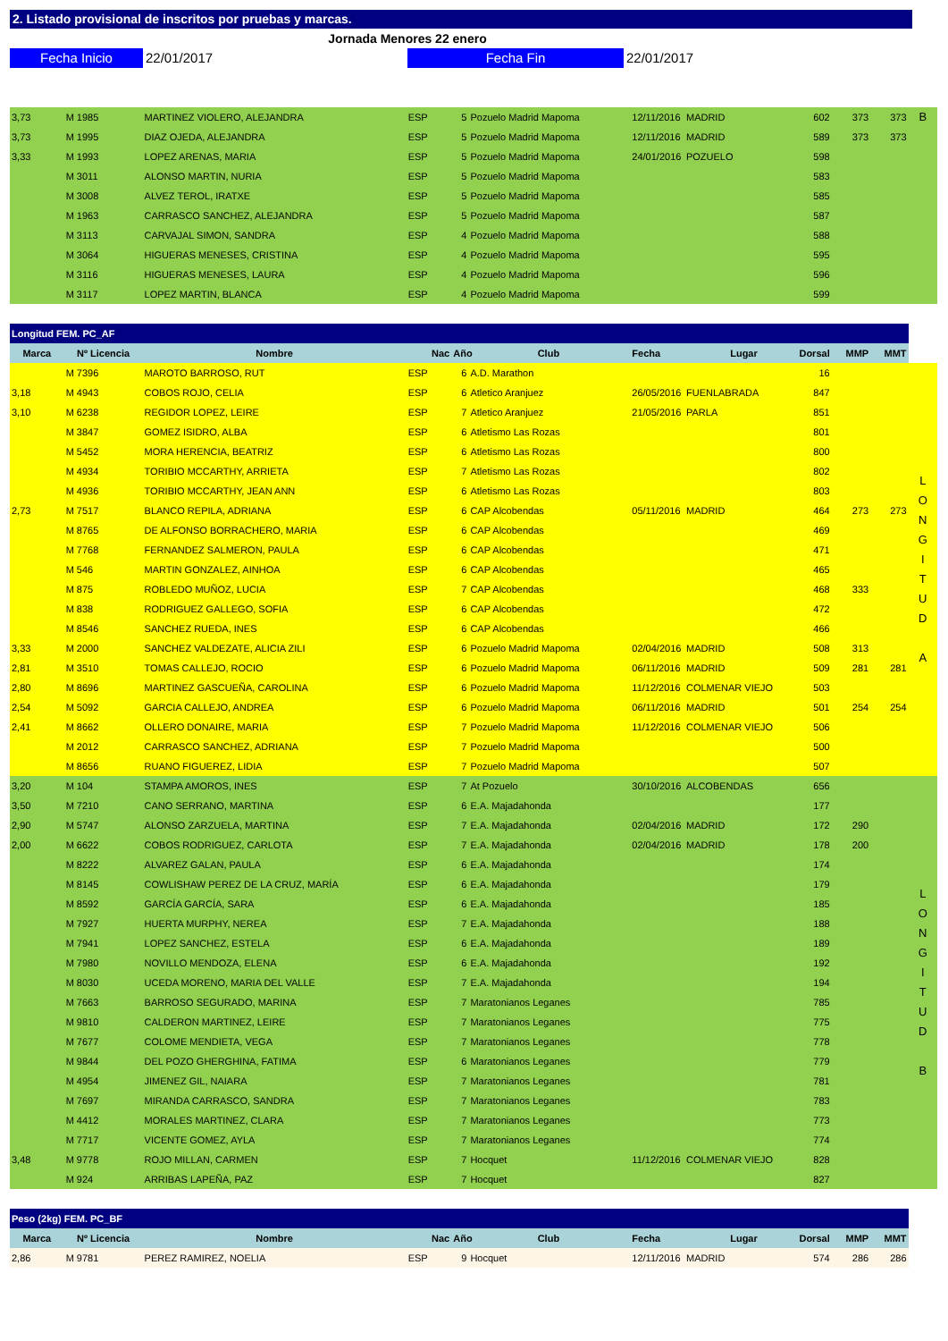2. Listado provisional de inscritos por pruebas y marcas.
Jornada Menores 22 enero
Fecha Inicio 22/01/2017 Fecha Fin 22/01/2017
| 3,73 | M 1985 | MARTINEZ VIOLERO, ALEJANDRA | ESP | 5 | Pozuelo Madrid Mapoma | 12/11/2016 | MADRID | 602 | 373 | 373 | B |
| 3,73 | M 1995 | DIAZ OJEDA, ALEJANDRA | ESP | 5 | Pozuelo Madrid Mapoma | 12/11/2016 | MADRID | 589 | 373 | 373 | |
| 3,33 | M 1993 | LOPEZ ARENAS, MARIA | ESP | 5 | Pozuelo Madrid Mapoma | 24/01/2016 | POZUELO | 598 | | | |
| | M 3011 | ALONSO MARTIN, NURIA | ESP | 5 | Pozuelo Madrid Mapoma | | | 583 | | | |
| | M 3008 | ALVEZ TEROL, IRATXE | ESP | 5 | Pozuelo Madrid Mapoma | | | 585 | | | |
| | M 1963 | CARRASCO SANCHEZ, ALEJANDRA | ESP | 5 | Pozuelo Madrid Mapoma | | | 587 | | | |
| | M 3113 | CARVAJAL SIMON, SANDRA | ESP | 4 | Pozuelo Madrid Mapoma | | | 588 | | | |
| | M 3064 | HIGUERAS MENESES, CRISTINA | ESP | 4 | Pozuelo Madrid Mapoma | | | 595 | | | |
| | M 3116 | HIGUERAS MENESES, LAURA | ESP | 4 | Pozuelo Madrid Mapoma | | | 596 | | | |
| | M 3117 | LOPEZ MARTIN, BLANCA | ESP | 4 | Pozuelo Madrid Mapoma | | | 599 | | | |
| Longitud FEM. PC_AF | | | | | | | | | | | |
| Marca | Nº Licencia | Nombre | Nac | Año Club | | Fecha Lugar | | Dorsal | MMP | MMT | |
| | M 7396 | MAROTO BARROSO, RUT | ESP | 6 | A.D. Marathon | | | 16 | | | L O N G I T U D A |
| 3,18 | M 4943 | COBOS ROJO, CELIA | ESP | 6 | Atletico Aranjuez | 26/05/2016 | FUENLABRADA | 847 | | | |
| 3,10 | M 6238 | REGIDOR LOPEZ, LEIRE | ESP | 7 | Atletico Aranjuez | 21/05/2016 | PARLA | 851 | | | |
| | M 3847 | GOMEZ ISIDRO, ALBA | ESP | 6 | Atletismo Las Rozas | | | 801 | | | |
| | M 5452 | MORA HERENCIA, BEATRIZ | ESP | 6 | Atletismo Las Rozas | | | 800 | | | |
| | M 4934 | TORIBIO MCCARTHY, ARRIETA | ESP | 7 | Atletismo Las Rozas | | | 802 | | | |
| | M 4936 | TORIBIO MCCARTHY, JEAN ANN | ESP | 6 | Atletismo Las Rozas | | | 803 | | | |
| 2,73 | M 7517 | BLANCO REPILA, ADRIANA | ESP | 6 | CAP Alcobendas | 05/11/2016 | MADRID | 464 | 273 | 273 | |
| | M 8765 | DE ALFONSO BORRACHERO, MARIA | ESP | 6 | CAP Alcobendas | | | 469 | | | |
| | M 7768 | FERNANDEZ SALMERON, PAULA | ESP | 6 | CAP Alcobendas | | | 471 | | | |
| | M 546 | MARTIN GONZALEZ, AINHOA | ESP | 6 | CAP Alcobendas | | | 465 | | | |
| | M 875 | ROBLEDO MUÑOZ, LUCIA | ESP | 7 | CAP Alcobendas | | | 468 | 333 | | |
| | M 838 | RODRIGUEZ GALLEGO, SOFIA | ESP | 6 | CAP Alcobendas | | | 472 | | | |
| | M 8546 | SANCHEZ RUEDA, INES | ESP | 6 | CAP Alcobendas | | | 466 | | | |
| 3,33 | M 2000 | SANCHEZ VALDEZATE, ALICIA ZILI | ESP | 6 | Pozuelo Madrid Mapoma | 02/04/2016 | MADRID | 508 | 313 | | |
| 2,81 | M 3510 | TOMAS CALLEJO, ROCIO | ESP | 6 | Pozuelo Madrid Mapoma | 06/11/2016 | MADRID | 509 | 281 | 281 | |
| 2,80 | M 8696 | MARTINEZ GASCUEÑA, CAROLINA | ESP | 6 | Pozuelo Madrid Mapoma | 11/12/2016 | COLMENAR VIEJO | 503 | | | |
| 2,54 | M 5092 | GARCIA CALLEJO, ANDREA | ESP | 6 | Pozuelo Madrid Mapoma | 06/11/2016 | MADRID | 501 | 254 | 254 | |
| 2,41 | M 8662 | OLLERO DONAIRE, MARIA | ESP | 7 | Pozuelo Madrid Mapoma | 11/12/2016 | COLMENAR VIEJO | 506 | | | |
| | M 2012 | CARRASCO SANCHEZ, ADRIANA | ESP | 7 | Pozuelo Madrid Mapoma | | | 500 | | | |
| | M 8656 | RUANO FIGUEREZ, LIDIA | ESP | 7 | Pozuelo Madrid Mapoma | | | 507 | | | |
| 3,20 | M 104 | STAMPA AMOROS, INES | ESP | 7 | At Pozuelo | 30/10/2016 | ALCOBENDAS | 656 | | | L O N G I T U D B |
| 3,50 | M 7210 | CANO SERRANO, MARTINA | ESP | 6 | E.A. Majadahonda | | | 177 | | | |
| 2,90 | M 5747 | ALONSO ZARZUELA, MARTINA | ESP | 7 | E.A. Majadahonda | 02/04/2016 | MADRID | 172 | 290 | | |
| 2,00 | M 6622 | COBOS RODRIGUEZ, CARLOTA | ESP | 7 | E.A. Majadahonda | 02/04/2016 | MADRID | 178 | 200 | | |
| | M 8222 | ALVAREZ GALAN, PAULA | ESP | 6 | E.A. Majadahonda | | | 174 | | | |
| | M 8145 | COWLISHAW PEREZ DE LA CRUZ, MARÍA | ESP | 6 | E.A. Majadahonda | | | 179 | | | |
| | M 8592 | GARCÍA GARCÍA, SARA | ESP | 6 | E.A. Majadahonda | | | 185 | | | |
| | M 7927 | HUERTA MURPHY, NEREA | ESP | 7 | E.A. Majadahonda | | | 188 | | | |
| | M 7941 | LOPEZ SANCHEZ, ESTELA | ESP | 6 | E.A. Majadahonda | | | 189 | | | |
| | M 7980 | NOVILLO MENDOZA, ELENA | ESP | 6 | E.A. Majadahonda | | | 192 | | | |
| | M 8030 | UCEDA MORENO, MARIA DEL VALLE | ESP | 7 | E.A. Majadahonda | | | 194 | | | |
| | M 7663 | BARROSO SEGURADO, MARINA | ESP | 7 | Maratonianos Leganes | | | 785 | | | |
| | M 9810 | CALDERON MARTINEZ, LEIRE | ESP | 7 | Maratonianos Leganes | | | 775 | | | |
| | M 7677 | COLOME MENDIETA, VEGA | ESP | 7 | Maratonianos Leganes | | | 778 | | | |
| | M 9844 | DEL POZO GHERGHINA, FATIMA | ESP | 6 | Maratonianos Leganes | | | 779 | | | |
| | M 4954 | JIMENEZ GIL, NAIARA | ESP | 7 | Maratonianos Leganes | | | 781 | | | |
| | M 7697 | MIRANDA CARRASCO, SANDRA | ESP | 7 | Maratonianos Leganes | | | 783 | | | |
| | M 4412 | MORALES MARTINEZ, CLARA | ESP | 7 | Maratonianos Leganes | | | 773 | | | |
| | M 7717 | VICENTE GOMEZ, AYLA | ESP | 7 | Maratonianos Leganes | | | 774 | | | |
| 3,48 | M 9778 | ROJO MILLAN, CARMEN | ESP | 7 | Hocquet | 11/12/2016 | COLMENAR VIEJO | 828 | | | |
| | M 924 | ARRIBAS LAPEÑA, PAZ | ESP | 7 | Hocquet | | | 827 | | | |
| Peso (2kg) FEM. PC_BF | | | | | | | | | | | |
| Marca | Nº Licencia | Nombre | Nac | Año Club | | Fecha Lugar | | Dorsal | MMP | MMT | |
| 2,86 | M 9781 | PEREZ RAMIREZ, NOELIA | ESP | 9 | Hocquet | 12/11/2016 | MADRID | 574 | 286 | 286 | |